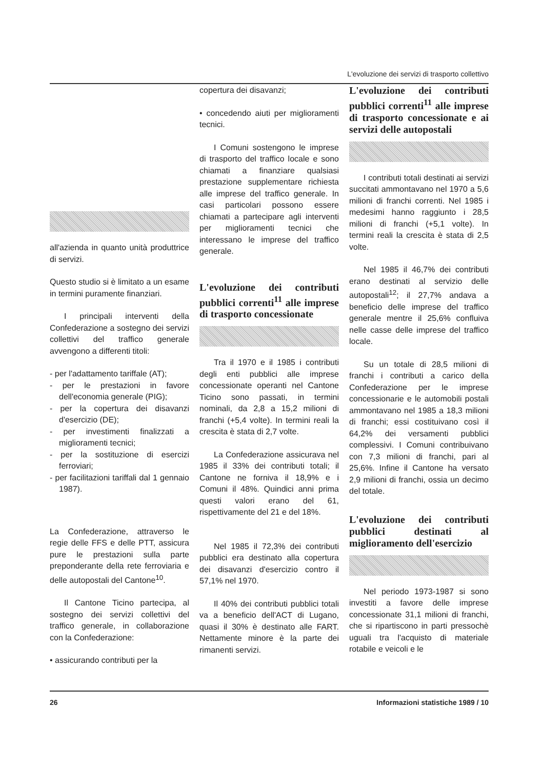L'evoluzione dei servizi di trasporto collettivo
all'azienda in quanto unità produttrice di servizi.
Questo studio si è limitato a un esame in termini puramente finanziari.
I principali interventi della Confederazione a sostegno dei servizi collettivi del traffico generale avvengono a differenti titoli:
- per l'adattamento tariffale (AT);
- per le prestazioni in favore dell'economia generale (PIG);
- per la copertura dei disavanzi d'esercizio (DE);
- per investimenti finalizzati a miglioramenti tecnici;
- per la sostituzione di esercizi ferroviari;
- per facilitazioni tariffali dal 1 gennaio 1987).
La Confederazione, attraverso le regie delle FFS e delle PTT, assicura pure le prestazioni sulla parte preponderante della rete ferroviaria e delle autopostali del Cantone<sup>10</sup>.
Il Cantone Ticino partecipa, al sostegno dei servizi collettivi del traffico generale, in collaborazione con la Confederazione:
• assicurando contributi per la
copertura dei disavanzi;
• concedendo aiuti per miglioramenti tecnici.
I Comuni sostengono le imprese di trasporto del traffico locale e sono chiamati a finanziare qualsiasi prestazione supplementare richiesta alle imprese del traffico generale. In casi particolari possono essere chiamati a partecipare agli interventi per miglioramenti tecnici che interessano le imprese del traffico generale.
L'evoluzione dei contributi pubblici correnti<sup>11</sup> alle imprese di trasporto concessionate
Tra il 1970 e il 1985 i contributi degli enti pubblici alle imprese concessionate operanti nel Cantone Ticino sono passati, in termini nominali, da 2,8 a 15,2 milioni di franchi (+5,4 volte). In termini reali la crescita è stata di 2,7 volte.
La Confederazione assicurava nel 1985 il 33% dei contributi totali; il Cantone ne forniva il 18,9% e i Comuni il 48%. Quindici anni prima questi valori erano del 61, rispettivamente del 21 e del 18%.
Nel 1985 il 72,3% dei contributi pubblici era destinato alla copertura dei disavanzi d'esercizio contro il 57,1% nel 1970.
Il 40% dei contributi pubblici totali va a beneficio dell'ACT di Lugano, quasi il 30% è destinato alle FART. Nettamente minore è la parte dei rimanenti servizi.
L'evoluzione dei contributi pubblici correnti<sup>11</sup> alle imprese di trasporto concessionate e ai servizi delle autopostali
I contributi totali destinati ai servizi succitati ammontavano nel 1970 a 5,6 milioni di franchi correnti. Nel 1985 i medesimi hanno raggiunto i 28,5 milioni di franchi (+5,1 volte). In termini reali la crescita è stata di 2,5 volte.
Nel 1985 il 46,7% dei contributi erano destinati al servizio delle autopostali<sup>12</sup>; il 27,7% andava a beneficio delle imprese del traffico generale mentre il 25,6% confluiva nelle casse delle imprese del traffico locale.
Su un totale di 28,5 milioni di franchi i contributi a carico della Confederazione per le imprese concessionarie e le automobili postali ammontavano nel 1985 a 18,3 milioni di franchi; essi costituivano così il 64,2% dei versamenti pubblici complessivi. I Comuni contribuivano con 7,3 milioni di franchi, pari al 25,6%. Infine il Cantone ha versato 2,9 milioni di franchi, ossia un decimo del totale.
L'evoluzione dei contributi pubblici destinati al miglioramento dell'esercizio
Nel periodo 1973-1987 si sono investiti a favore delle imprese concessionate 31,1 milioni di franchi, che si ripartiscono in parti pressochè uguali tra l'acquisto di materiale rotabile e veicoli e le
26 Informazioni statistiche 1989 / 10